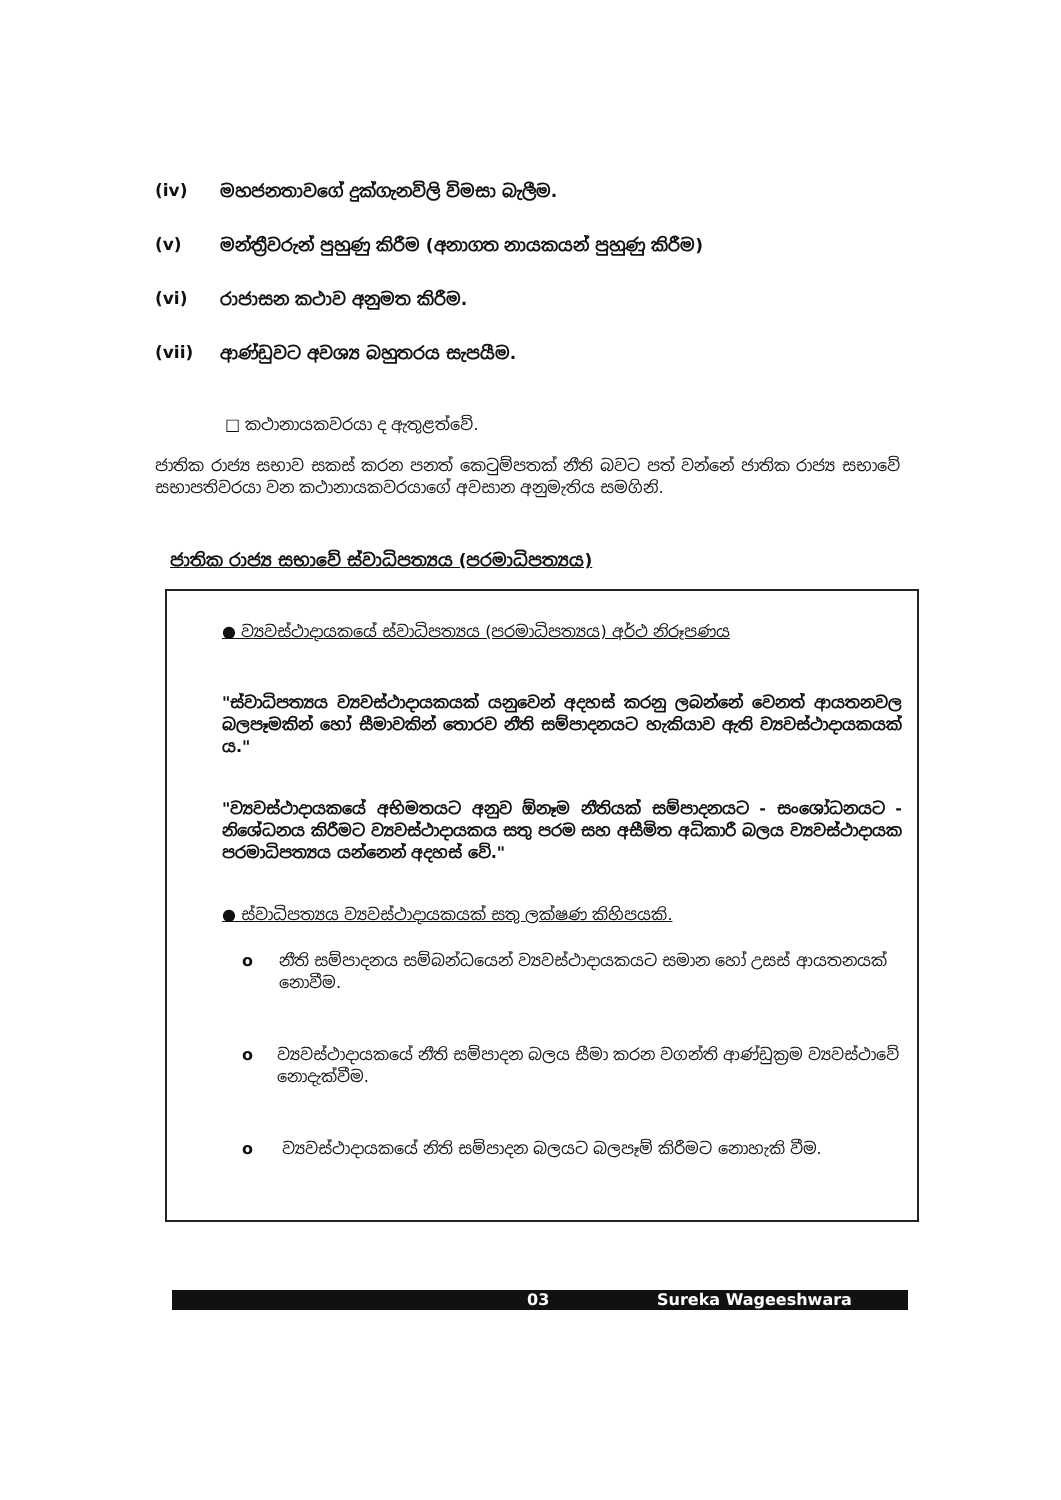(iv) මහජනතාවගේ දුක්ගැනවිලි විමසා බැලීම.
(v) මන්ත්‍රීවරුන් පුහුණු කිරීම (අනාගත නායකයන් පුහුණු කිරීම)
(vi) රාජාසන කථාව අනුමත කිරීම.
(vii) ආණ්ඩුවට අවශ්‍ය බහුතරය සැපයීම.
□ කථානායකවරයා ද ඇතුළත්වේ.
ජාතික රාජ්‍ය සභාව සකස් කරන පනත් කෙටුම්පතක් නීති බවට පත් වන්නේ ජාතික රාජ්‍ය සභාවේ සභාපතිවරයා වන කථානායකවරයාගේ අවසාන අනුමැතිය සමගිනි.
ජාතික රාජ්‍ය සභාවේ ස්වාධිපත්‍යය (පරමාධිපත්‍යය)
● ව්‍යවස්ථාදායකයේ ස්වාධිපත්‍යය (පරමාධිපත්‍යය) අර්ථ නිරූපණය
"ස්වාධිපත්‍යය ව්‍යවස්ථාදායකයක් යනුවෙන් අදහස් කරනු ලබන්නේ වෙනත් ආයතනවල බලපෑමකින් හෝ සීමාවකින් තොරව නීති සම්පාදනයට හැකියාව ඇති ව්‍යවස්ථාදායකයක් ය."
"ව්‍යවස්ථාදායකයේ අභිමතයට අනුව ඕනෑම නීතියක් සම්පාදනයට - සංශෝධනයට - නිශේධනය කිරීමට ව්‍යවස්ථාදායකය සතු පරම සහ අසීමිත අධිකාරී බලය ව්‍යවස්ථාදායක පරමාධිපත්‍යය යන්නෙන් අදහස් වේ."
● ස්වාධිපත්‍යය ව්‍යවස්ථාදායකයක් සතු ලක්ෂණ කිහිපයකි.
o නීති සම්පාදනය සම්බන්ධයෙන් ව්‍යවස්ථාදායකයට සමාන හෝ උසස් ආයතනයක් නොවීම.
o ව්‍යවස්ථාදායකයේ නීති සම්පාදන බලය සීමා කරන වගන්ති ආණ්ඩුක්‍රම ව්‍යවස්ථාවේ නොදැක්වීම.
o ව්‍යවස්ථාදායකයේ නිති සම්පාදන බලයට බලපෑම් කිරීමට නොහැකි වීම.
03 Sureka Wageeshwara